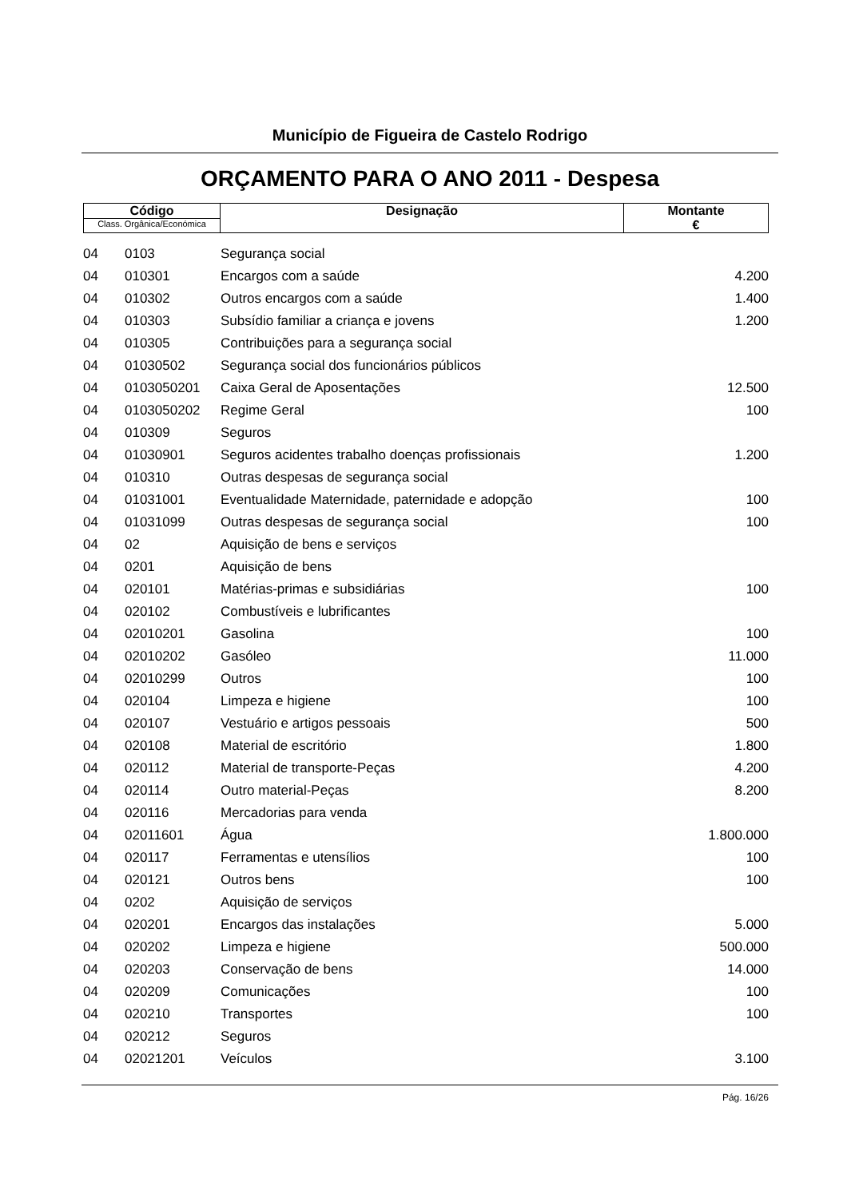Município de Figueira de Castelo Rodrigo
ORÇAMENTO PARA O ANO 2011 - Despesa
| Código Class. Orgânica/Económica | Designação | Montante € |
| 04 | 0103 | Segurança social | |
| 04 | 010301 | Encargos com a saúde | 4.200 |
| 04 | 010302 | Outros encargos com a saúde | 1.400 |
| 04 | 010303 | Subsídio familiar a criança e jovens | 1.200 |
| 04 | 010305 | Contribuições para a segurança social | |
| 04 | 01030502 | Segurança social dos funcionários públicos | |
| 04 | 0103050201 | Caixa Geral de Aposentações | 12.500 |
| 04 | 0103050202 | Regime Geral | 100 |
| 04 | 010309 | Seguros | |
| 04 | 01030901 | Seguros acidentes trabalho doenças profissionais | 1.200 |
| 04 | 010310 | Outras despesas de segurança social | |
| 04 | 01031001 | Eventualidade Maternidade, paternidade e adopção | 100 |
| 04 | 01031099 | Outras despesas de segurança social | 100 |
| 04 | 02 | Aquisição de bens e serviços | |
| 04 | 0201 | Aquisição de bens | |
| 04 | 020101 | Matérias-primas e subsidiárias | 100 |
| 04 | 020102 | Combustíveis e lubrificantes | |
| 04 | 02010201 | Gasolina | 100 |
| 04 | 02010202 | Gasóleo | 11.000 |
| 04 | 02010299 | Outros | 100 |
| 04 | 020104 | Limpeza e higiene | 100 |
| 04 | 020107 | Vestuário e artigos pessoais | 500 |
| 04 | 020108 | Material de escritório | 1.800 |
| 04 | 020112 | Material de transporte-Peças | 4.200 |
| 04 | 020114 | Outro material-Peças | 8.200 |
| 04 | 020116 | Mercadorias para venda | |
| 04 | 02011601 | Água | 1.800.000 |
| 04 | 020117 | Ferramentas e utensílios | 100 |
| 04 | 020121 | Outros bens | 100 |
| 04 | 0202 | Aquisição de serviços | |
| 04 | 020201 | Encargos das instalações | 5.000 |
| 04 | 020202 | Limpeza e higiene | 500.000 |
| 04 | 020203 | Conservação de bens | 14.000 |
| 04 | 020209 | Comunicações | 100 |
| 04 | 020210 | Transportes | 100 |
| 04 | 020212 | Seguros | |
| 04 | 02021201 | Veículos | 3.100 |
Pág. 16/26